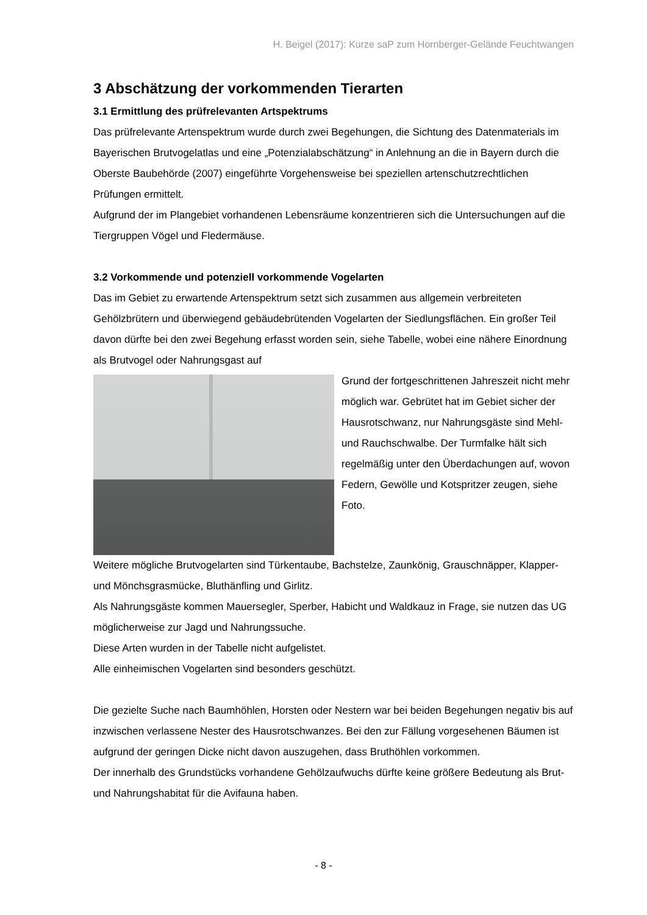H. Beigel (2017): Kurze saP zum Hornberger-Gelände Feuchtwangen
3 Abschätzung der vorkommenden Tierarten
3.1 Ermittlung des prüfrelevanten Artspektrums
Das prüfrelevante Artenspektrum wurde durch zwei Begehungen, die Sichtung des Datenmaterials im Bayerischen Brutvogelatlas und eine „Potenzialabschätzung“ in Anlehnung an die in Bayern durch die Oberste Baubehörde (2007) eingeführte Vorgehensweise bei speziellen artenschutzrechtlichen Prüfungen ermittelt.
Aufgrund der im Plangebiet vorhandenen Lebensräume konzentrieren sich die Untersuchungen auf die Tiergruppen Vögel und Fledermäuse.
3.2 Vorkommende und potenziell vorkommende Vogelarten
Das im Gebiet zu erwartende Artenspektrum setzt sich zusammen aus allgemein verbreiteten Gehölzbrütern und überwiegend gebäudebrütenden Vogelarten der Siedlungsflächen. Ein großer Teil davon dürfte bei den zwei Begehung erfasst worden sein, siehe Tabelle, wobei eine nähere Einordnung als Brutvogel oder Nahrungsgast auf
Grund der fortgeschrittenen Jahreszeit nicht mehr möglich war. Gebrütet hat im Gebiet sicher der Hausrotschwanz, nur Nahrungsgäste sind Mehl- und Rauchschwalbe. Der Turmfalke hält sich regelmäßig unter den Überdachungen auf, wovon Federn, Gewölle und Kotspritzer zeugen, siehe Foto.
Weitere mögliche Brutvogelarten sind Türkentaube, Bachstelze, Zaunkönig, Grauschnäpper, Klapper- und Mönchsgrasmücke, Bluthänfling und Girlitz.
Als Nahrungsgäste kommen Mauersegler, Sperber, Habicht und Waldkauz in Frage, sie nutzen das UG möglicherweise zur Jagd und Nahrungssuche.
Diese Arten wurden in der Tabelle nicht aufgelistet.
Alle einheimischen Vogelarten sind besonders geschützt.
Die gezielte Suche nach Baumhöhlen, Horsten oder Nestern war bei beiden Begehungen negativ bis auf inzwischen verlassene Nester des Hausrotschwanzes. Bei den zur Fällung vorgesehenen Bäumen ist aufgrund der geringen Dicke nicht davon auszugehen, dass Bruthöhlen vorkommen.
Der innerhalb des Grundstücks vorhandene Gehölzaufwuchs dürfte keine größere Bedeutung als Brut- und Nahrungshabitat für die Avifauna haben.
- 8 -